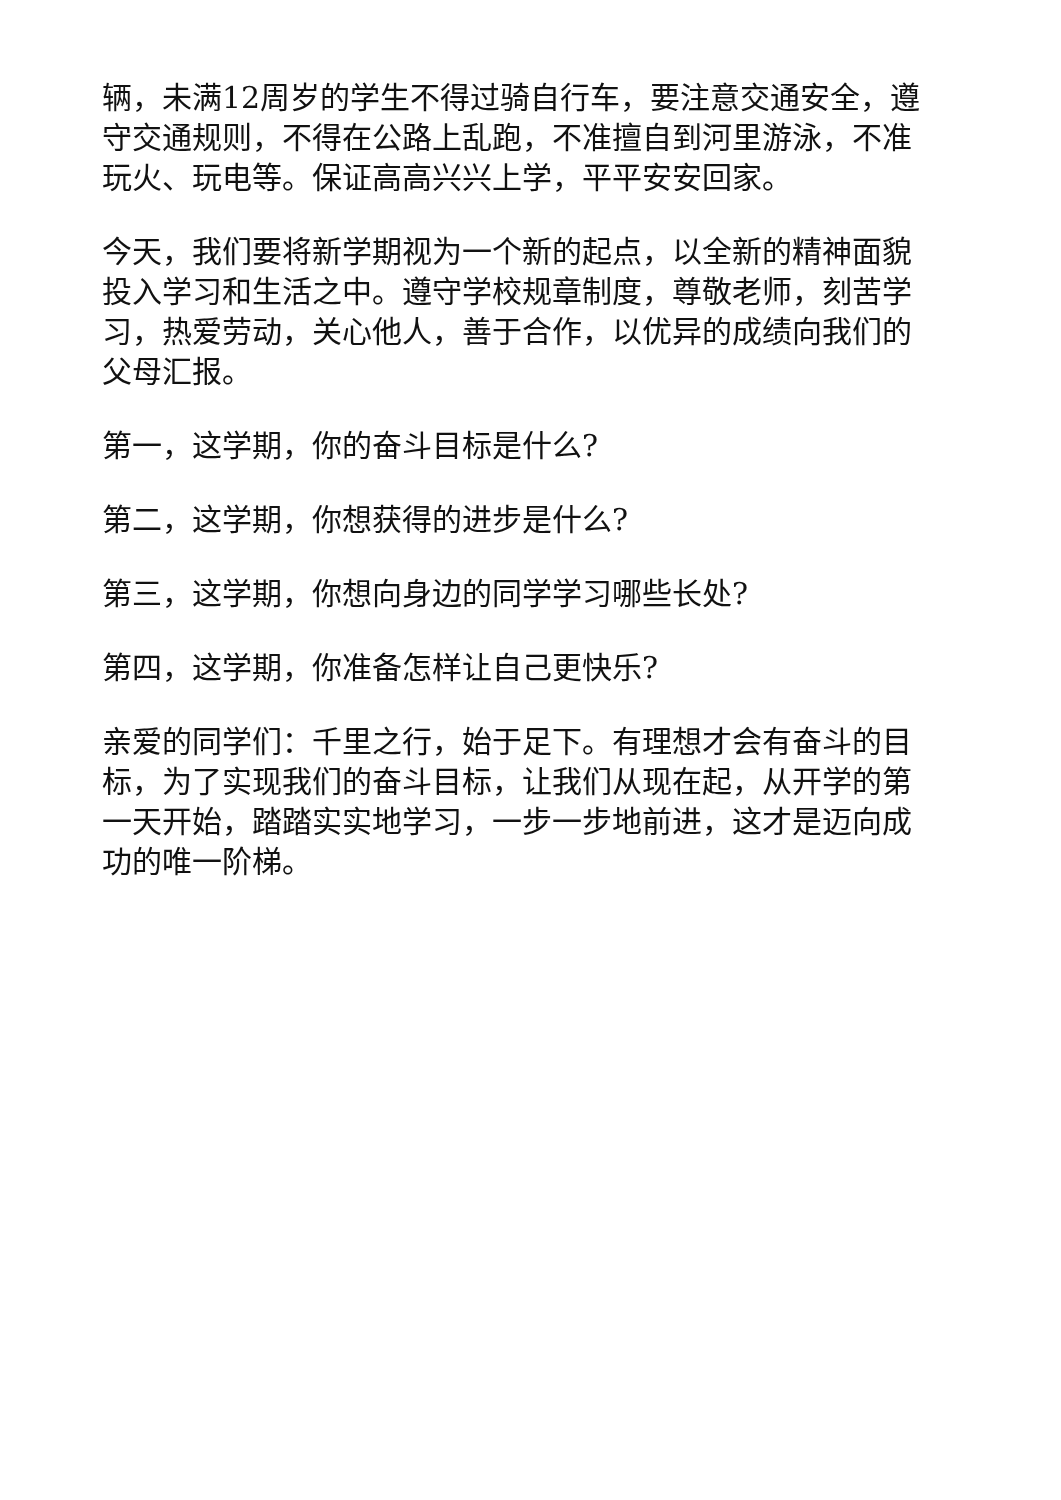辆，未满12周岁的学生不得过骑自行车，要注意交通安全，遵守交通规则，不得在公路上乱跑，不准擅自到河里游泳，不准玩火、玩电等。保证高高兴兴上学，平平安安回家。
今天，我们要将新学期视为一个新的起点，以全新的精神面貌投入学习和生活之中。遵守学校规章制度，尊敬老师，刻苦学习，热爱劳动，关心他人，善于合作，以优异的成绩向我们的父母汇报。
第一，这学期，你的奋斗目标是什么?
第二，这学期，你想获得的进步是什么?
第三，这学期，你想向身边的同学学习哪些长处?
第四，这学期，你准备怎样让自己更快乐?
亲爱的同学们：千里之行，始于足下。有理想才会有奋斗的目标，为了实现我们的奋斗目标，让我们从现在起，从开学的第一天开始，踏踏实实地学习，一步一步地前进，这才是迈向成功的唯一阶梯。